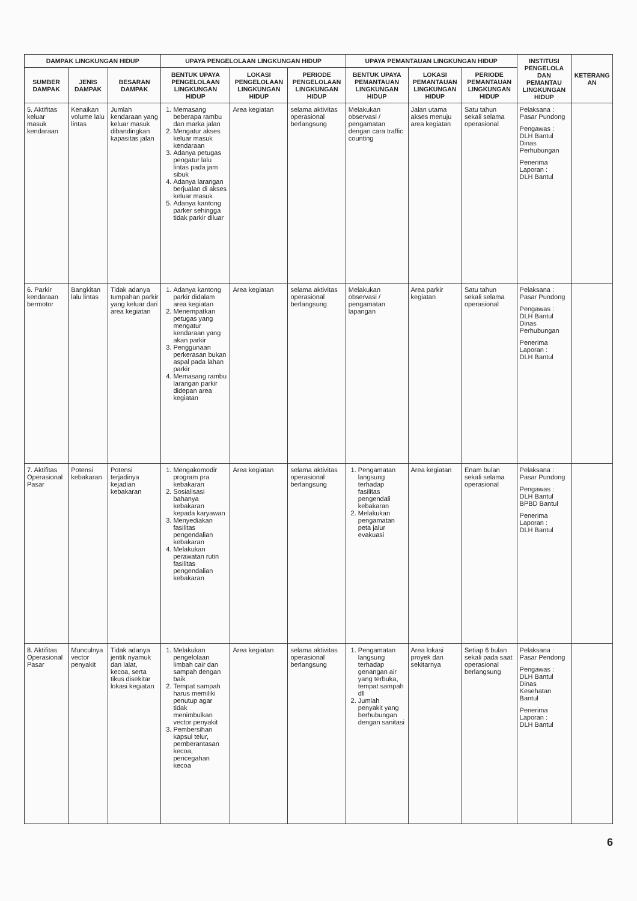| DAMPAK LINGKUNGAN HIDUP | | | UPAYA PENGELOLAAN LINGKUNGAN HIDUP | | | UPAYA PEMANTAUAN LINGKUNGAN HIDUP | | | INSTITUSI PENGELOLA DAN PEMANTAU LINGKUNGAN HIDUP | KETERANG AN |
| --- | --- | --- | --- | --- | --- | --- | --- | --- | --- | --- |
| SUMBER DAMPAK | JENIS DAMPAK | BESARAN DAMPAK | BENTUK UPAYA PENGELOLAAN LINGKUNGAN HIDUP | LOKASI PENGELOLAAN LINGKUNGAN HIDUP | PERIODE PENGELOLAAN LINGKUNGAN HIDUP | BENTUK UPAYA PEMANTAUAN LINGKUNGAN HIDUP | LOKASI PEMANTAUAN LINGKUNGAN HIDUP | PERIODE PEMANTAUAN LINGKUNGAN HIDUP | | |
| 5. Aktifitas keluar masuk kendaraan | Kenaikan volume lalu lintas | Jumlah kendaraan yang keluar masuk dibandingkan kapasitas jalan | 1. Memasang beberapa rambu dan marka jalan 2. Mengatur akses keluar masuk kendaraan 3. Adanya petugas pengatur lalu lintas pada jam sibuk 4. Adanya larangan berjualan di akses keluar masuk 5. Adanya kantong parker sehingga tidak parkir diluar | Area kegiatan | selama aktivitas operasional berlangsung | Melakukan observasi / pengamatan dengan cara traffic counting | Jalan utama akses menuju area kegiatan | Satu tahun sekali selama operasional | Pelaksana : Pasar Pundong Pengawas : DLH Bantul Dinas Perhubungan Penerima Laporan : DLH Bantul | |
| 6. Parkir kendaraan bermotor | Bangkitan lalu lintas | Tidak adanya tumpahan parkir yang keluar dari area kegiatan | 1. Adanya kantong parkir didalam area kegiatan 2. Menempatkan petugas yang mengatur kendaraan yang akan parkir 3. Penggunaan perkerasan bukan aspal pada lahan parkir 4. Memasang rambu larangan parkir didepan area kegiatan | Area kegiatan | selama aktivitas operasional berlangsung | Melakukan observasi / pengamatan lapangan | Area parkir kegiatan | Satu tahun sekali selama operasional | Pelaksana : Pasar Pundong Pengawas : DLH Bantul Dinas Perhubungan Penerima Laporan : DLH Bantul | |
| 7. Aktifitas Operasional Pasar | Potensi kebakaran | Potensi terjadinya kejadian kebakaran | 1. Mengakomodir program pra kebakaran 2. Sosialisasi bahanya kebakaran kepada karyawan 3. Menyediakan fasilitas pengendalian kebakaran 4. Melakukan perawatan rutin fasilitas pengendalian kebakaran | Area kegiatan | selama aktivitas operasional berlangsung | 1. Pengamatan langsung terhadap fasilitas pengendali kebakaran 2. Melakukan pengamatan peta jalur evakuasi | Area kegiatan | Enam bulan sekali selama operasional | Pelaksana : Pasar Pundong Pengawas : DLH Bantul BPBD Bantul Penerima Laporan : DLH Bantul | |
| 8. Aktifitas Operasional Pasar | Munculnya vector penyakit | Tidak adanya jentik nyamuk dan lalat, kecoa, serta tikus disekitar lokasi kegiatan | 1. Melakukan pengelolaan limbah cair dan sampah dengan baik 2. Tempat sampah harus memiliki penutup agar tidak menimbulkan vector penyakit 3. Pembersihan kapsul telur, pemberantasan kecoa, pencegahan kecoa | Area kegiatan | selama aktivitas operasional berlangsung | 1. Pengamatan langsung terhadap genangan air yang terbuka, tempat sampah dll 2. Jumlah penyakit yang berhubungan dengan sanitasi | Area lokasi proyek dan sekitarnya | Setiap 6 bulan sekali pada saat operasional berlangsung | Pelaksana : Pasar Pendong Pengawas : DLH Bantul Dinas Kesehatan Bantul Penerima Laporan : DLH Bantul | |
6